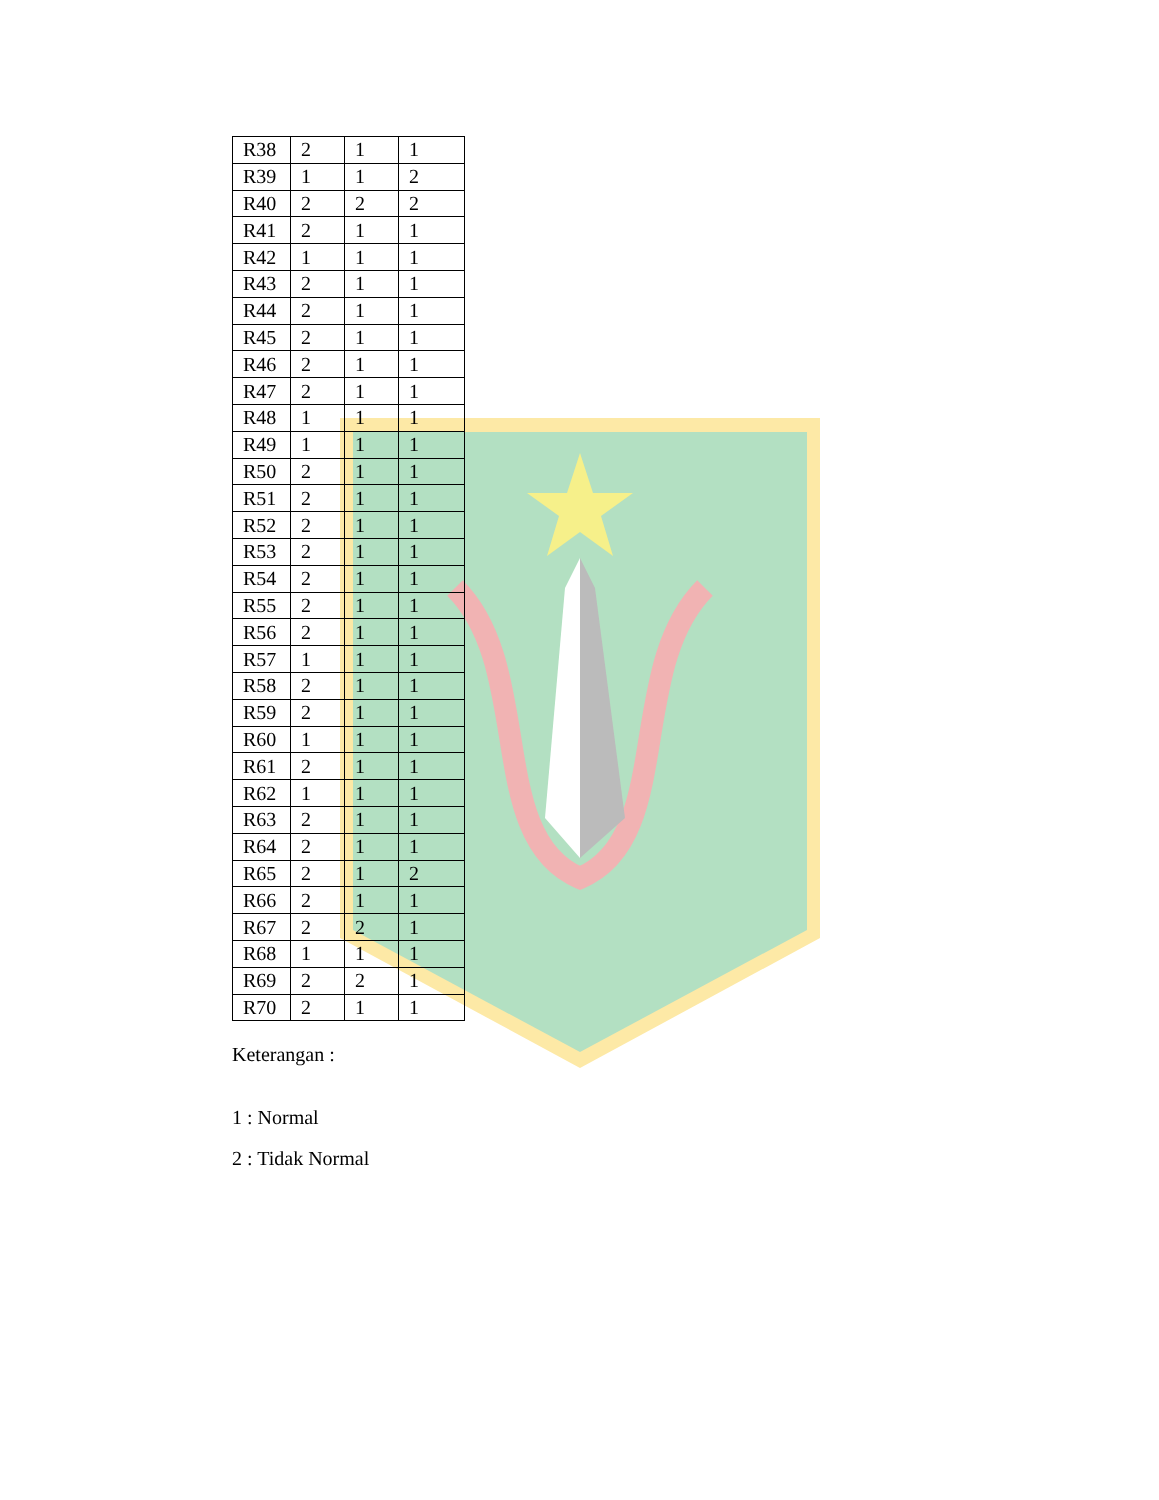| R38 | 2 | 1 | 1 |
| R39 | 1 | 1 | 2 |
| R40 | 2 | 2 | 2 |
| R41 | 2 | 1 | 1 |
| R42 | 1 | 1 | 1 |
| R43 | 2 | 1 | 1 |
| R44 | 2 | 1 | 1 |
| R45 | 2 | 1 | 1 |
| R46 | 2 | 1 | 1 |
| R47 | 2 | 1 | 1 |
| R48 | 1 | 1 | 1 |
| R49 | 1 | 1 | 1 |
| R50 | 2 | 1 | 1 |
| R51 | 2 | 1 | 1 |
| R52 | 2 | 1 | 1 |
| R53 | 2 | 1 | 1 |
| R54 | 2 | 1 | 1 |
| R55 | 2 | 1 | 1 |
| R56 | 2 | 1 | 1 |
| R57 | 1 | 1 | 1 |
| R58 | 2 | 1 | 1 |
| R59 | 2 | 1 | 1 |
| R60 | 1 | 1 | 1 |
| R61 | 2 | 1 | 1 |
| R62 | 1 | 1 | 1 |
| R63 | 2 | 1 | 1 |
| R64 | 2 | 1 | 1 |
| R65 | 2 | 1 | 2 |
| R66 | 2 | 1 | 1 |
| R67 | 2 | 2 | 1 |
| R68 | 1 | 1 | 1 |
| R69 | 2 | 2 | 1 |
| R70 | 2 | 1 | 1 |
Keterangan :
1 : Normal
2 : Tidak Normal